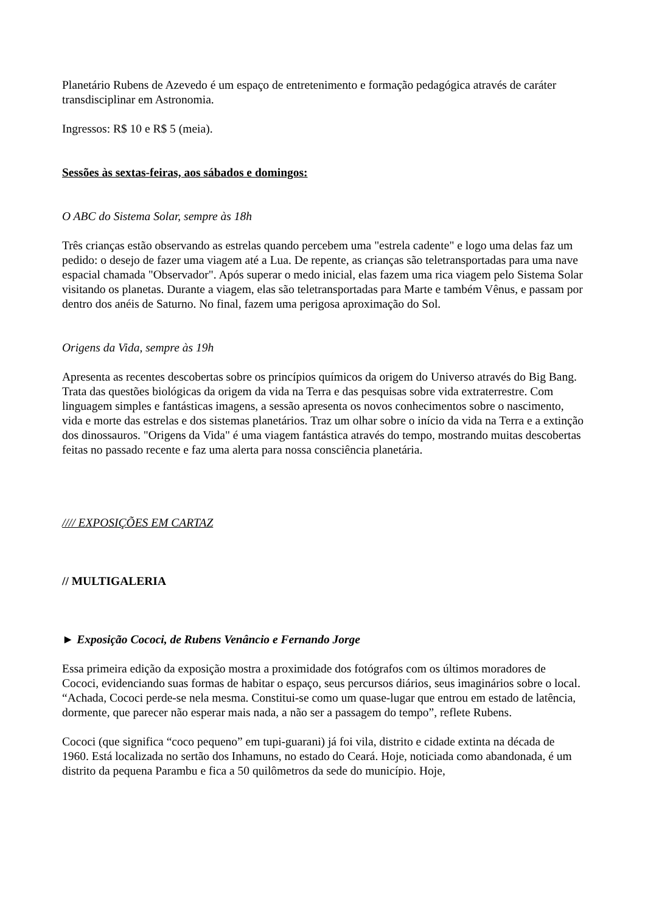Planetário Rubens de Azevedo é um espaço de entretenimento e formação pedagógica através de caráter transdisciplinar em Astronomia.
Ingressos: R$ 10 e R$ 5 (meia).
Sessões às sextas-feiras, aos sábados e domingos:
O ABC do Sistema Solar, sempre às 18h
Três crianças estão observando as estrelas quando percebem uma "estrela cadente" e logo uma delas faz um pedido: o desejo de fazer uma viagem até a Lua. De repente, as crianças são teletransportadas para uma nave espacial chamada "Observador". Após superar o medo inicial, elas fazem uma rica viagem pelo Sistema Solar visitando os planetas. Durante a viagem, elas são teletransportadas para Marte e também Vênus, e passam por dentro dos anéis de Saturno. No final, fazem uma perigosa aproximação do Sol.
Origens da Vida, sempre às 19h
Apresenta as recentes descobertas sobre os princípios químicos da origem do Universo através do Big Bang. Trata das questões biológicas da origem da vida na Terra e das pesquisas sobre vida extraterrestre. Com linguagem simples e fantásticas imagens, a sessão apresenta os novos conhecimentos sobre o nascimento, vida e morte das estrelas e dos sistemas planetários. Traz um olhar sobre o início da vida na Terra e a extinção dos dinossauros. "Origens da Vida" é uma viagem fantástica através do tempo, mostrando muitas descobertas feitas no passado recente e faz uma alerta para nossa consciência planetária.
//// EXPOSIÇÕES EM CARTAZ
// MULTIGALERIA
► Exposição Cococi, de Rubens Venâncio e Fernando Jorge
Essa primeira edição da exposição mostra a proximidade dos fotógrafos com os últimos moradores de Cococi, evidenciando suas formas de habitar o espaço, seus percursos diários, seus imaginários sobre o local. “Achada, Cococi perde-se nela mesma. Constitui-se como um quase-lugar que entrou em estado de latência, dormente, que parecer não esperar mais nada, a não ser a passagem do tempo”, reflete Rubens.
Cococi (que significa “coco pequeno” em tupi-guarani) já foi vila, distrito e cidade extinta na década de 1960. Está localizada no sertão dos Inhamuns, no estado do Ceará. Hoje, noticiada como abandonada, é um distrito da pequena Parambu e fica a 50 quilômetros da sede do município. Hoje,